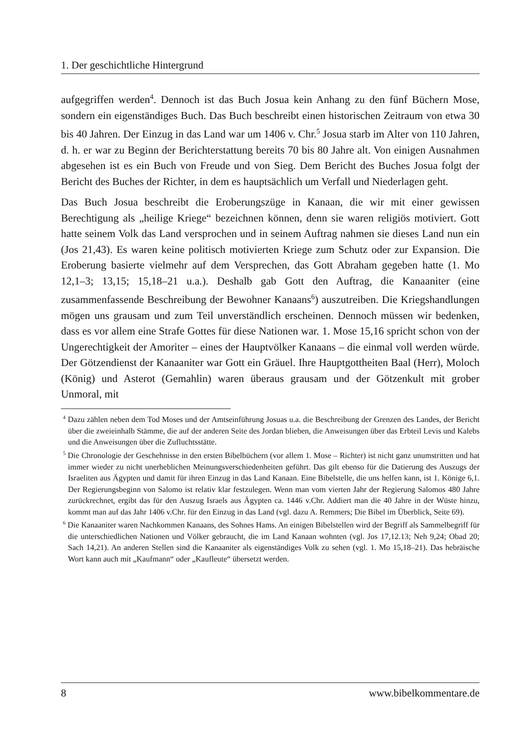1. Der geschichtliche Hintergrund
aufgegriffen werden<sup>4</sup>. Dennoch ist das Buch Josua kein Anhang zu den fünf Büchern Mose, sondern ein eigenständiges Buch. Das Buch beschreibt einen historischen Zeitraum von etwa 30 bis 40 Jahren. Der Einzug in das Land war um 1406 v. Chr.<sup>5</sup> Josua starb im Alter von 110 Jahren, d. h. er war zu Beginn der Berichterstattung bereits 70 bis 80 Jahre alt. Von einigen Ausnahmen abgesehen ist es ein Buch von Freude und von Sieg. Dem Bericht des Buches Josua folgt der Bericht des Buches der Richter, in dem es hauptsächlich um Verfall und Niederlagen geht.
Das Buch Josua beschreibt die Eroberungszüge in Kanaan, die wir mit einer gewissen Berechtigung als „heilige Kriege“ bezeichnen können, denn sie waren religiös motiviert. Gott hatte seinem Volk das Land versprochen und in seinem Auftrag nahmen sie dieses Land nun ein (Jos 21,43). Es waren keine politisch motivierten Kriege zum Schutz oder zur Expansion. Die Eroberung basierte vielmehr auf dem Versprechen, das Gott Abraham gegeben hatte (1. Mo 12,1–3; 13,15; 15,18–21 u.a.). Deshalb gab Gott den Auftrag, die Kanaaniter (eine zusammenfassende Beschreibung der Bewohner Kanaans<sup>6</sup>) auszutreiben. Die Kriegshandlungen mögen uns grausam und zum Teil unverständlich erscheinen. Dennoch müssen wir bedenken, dass es vor allem eine Strafe Gottes für diese Nationen war. 1. Mose 15,16 spricht schon von der Ungerechtigkeit der Amoriter – eines der Hauptvölker Kanaans – die einmal voll werden würde. Der Götzendienst der Kanaaniter war Gott ein Gräuel. Ihre Hauptgottheiten Baal (Herr), Moloch (König) und Asterot (Gemahlin) waren überaus grausam und der Götzenkult mit grober Unmoral, mit
<sup>4</sup> Dazu zählen neben dem Tod Moses und der Amtseinführung Josuas u.a. die Beschreibung der Grenzen des Landes, der Bericht über die zweieinhalb Stämme, die auf der anderen Seite des Jordan blieben, die Anweisungen über das Erbteil Levis und Kalebs und die Anweisungen über die Zufluchtsstätte.
<sup>5</sup> Die Chronologie der Geschehnisse in den ersten Bibelbüchern (vor allem 1. Mose – Richter) ist nicht ganz unumstritten und hat immer wieder zu nicht unerheblichen Meinungsverschiedenheiten geführt. Das gilt ebenso für die Datierung des Auszugs der Israeliten aus Ägypten und damit für ihren Einzug in das Land Kanaan. Eine Bibelstelle, die uns helfen kann, ist 1. Könige 6,1. Der Regierungsbeginn von Salomo ist relativ klar festzulegen. Wenn man vom vierten Jahr der Regierung Salomos 480 Jahre zurückrechnet, ergibt das für den Auszug Israels aus Ägypten ca. 1446 v.Chr. Addiert man die 40 Jahre in der Wüste hinzu, kommt man auf das Jahr 1406 v.Chr. für den Einzug in das Land (vgl. dazu A. Remmers; Die Bibel im Überblick, Seite 69).
<sup>6</sup> Die Kanaaniter waren Nachkommen Kanaans, des Sohnes Hams. An einigen Bibelstellen wird der Begriff als Sammelbegriff für die unterschiedlichen Nationen und Völker gebraucht, die im Land Kanaan wohnten (vgl. Jos 17,12.13; Neh 9,24; Obad 20; Sach 14,21). An anderen Stellen sind die Kanaaniter als eigenständiges Volk zu sehen (vgl. 1. Mo 15,18–21). Das hebräische Wort kann auch mit „Kaufmann“ oder „Kaufleute“ übersetzt werden.
8 www.bibelkommentare.de